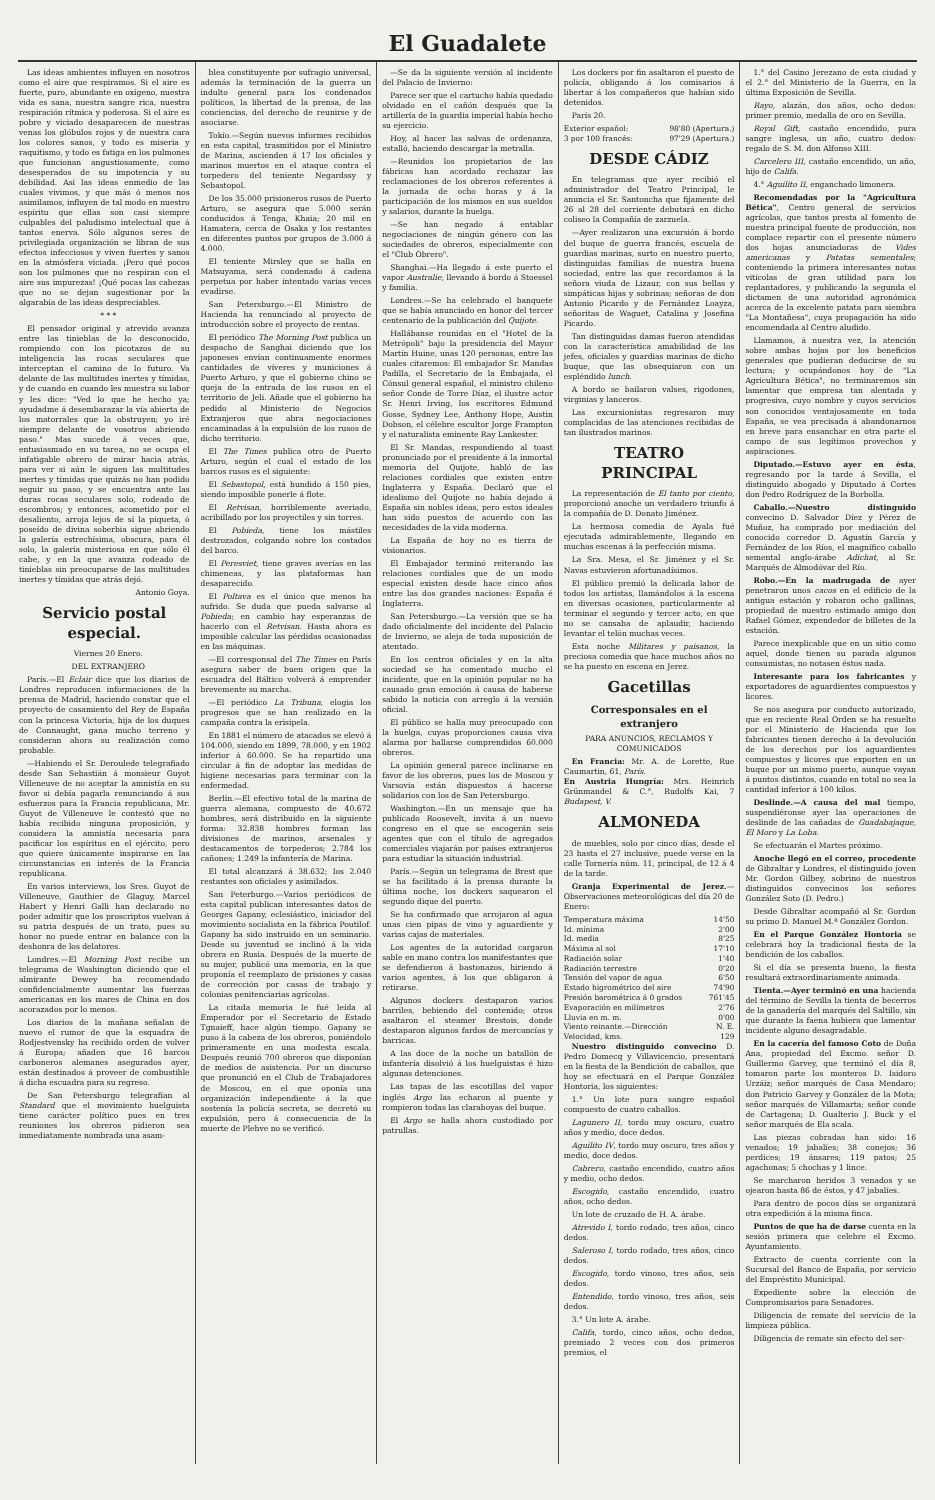El Guadalete
Las ideas ambientes influyen en nosotros como el aire que respiramos. Si el aire es fuerte, puro, abundante en oxígeno, nuestra vida es sana, nuestra sangre rica, nuestra respiración rítmica y poderosa. Si el aire es pobre y viciado desaparecen de nuestras venas los glóbulos rojos y de nuestra cara los colores sanos, y todo es miseria y raquitismo, y todo es fatiga en los pulmones que funcionan angustiosamente, como desesperados de su impotencia y su debilidad. Así las ideas enmedio de las cuales vivimos, y que más ó menos nos asimilamos, influyen de tal modo en nuestro espíritu que ellas son casi siempre culpables del paludismo intelectual que á tantos enerva. Sólo algunos seres de privilegiada organización se libran de sus efectos infecciosos y viven fuertes y sanos en la atmósfera viciada. ¡Pero qué pocos son los pulmones que no respiran con el aire sus impurezas! ¡Qué pocas las cabezas que no se dejan sugestionar por la algarabía de las ideas despreciables.
* * *
El pensador original y atrevido avanza entre las tinieblas de lo desconocido, rompiendo con los picotazos de su inteligencia las rocas seculares que interceptan el camino de lo futuro. Va delante de las multitudes inertes y tímidas, y de cuando en cuando les muestra su labor y les dice: "Ved lo que he hecho ya; ayudadme á desembarazar la vía abierta de los matorrales que la obstruyen; yo iré siempre delante de vosotros abriendo paso." Mas sucede á veces que, entusiasmado en su tarea, no se ocupa el infatigable obrero de mirar hacia atrás, para ver si aún le siguen las multitudes inertes y tímidas que quizás no han podido seguir su paso, y se encuentra ante las duras rocas seculares solo, rodeado de escombros; y entonces, acometido por el desaliento, arroja lejos de sí la piqueta, ó poseído de divina soberbia sigue abriendo la galería estrechísima, obscura, para él solo, la galería misteriosa en que sólo él cabe, y en la que avanza rodeado de tinieblas sin preocuparse de las multitudes inertes y tímidas que atrás dejó.
Antonio Goya.
Servicio postal especial.
Viernes 20 Enero.
DEL EXTRANJERO
París.—El Eclair dice que los diarios de Londres reproducen informaciones de la prensa de Madrid, haciendo constar que el proyecto de casamiento del Rey de España con la princesa Victoria, hija de los duques de Connaught, gana mucho terreno y consideran ahora su realización como probable.
—Habiendo el Sr. Deroulede telegrafiado desde San Sebastián á monsieur Guyot Villeneuve de no aceptar la amnistía en su favor si debía pagarla renunciando á sus esfuerzos para la Francia republicana, Mr. Guyot de Villeneuve le contestó que no había recibido ninguna proposición, y considera la amnistía necesaria para pacificar los espíritus en el ejército, pero que quiere únicamente inspirarse en las circunstancias en interés de la Francia republicana.
En varios interviews, los Sres. Guyot de Villeneuve, Gauthier de Glaguy, Marcel Habert y Henri Galli han declarado no poder admitir que los proscriptos vuelvan á su patria después de un trato, pues su honor no puede entrar en balance con la deshonra de los delatores.
Londres.—El Morning Post recibe un telegrama de Washington diciendo que el almirante Dewey ha recomendado confidencialmente aumentar las fuerzas americanas en los mares de China en dos acorazados por lo menos.
Los diarios de la mañana señalan de nuevo el rumor de que la esquadra de Rodjestvensky ha recibido orden de volver á Europa; añaden que 16 barcos carboneros alemanes asegurados ayer, están destinados á proveer de combustible á dicha escuadra para su regreso.
De San Petersburgo telegrafían al Standard que el movimiento huelguista tiene carácter político pues en tres reuniones los obreros pidieron sea inmediatamente nombrada una asam-
blea constituyente por sufragio universal, además la terminación de la guerra un indulto general para los condenados políticos, la libertad de la prensa, de las conciencias, del derecho de reunirse y de asociarse.
Tokío.—Según nuevos informes recibidos en esta capital, trasmitidos por el Ministro de Marina, ascienden á 17 los oficiales y marinos muertos en el ataque contra el torpedero del teniente Negardssy y Sebastopol.
De los 35.000 prisioneros rusos de Puerto Arturo, se asegura que 5.000 serán conducidos á Tenga, Khaia; 20 mil en Hamatera, cerca de Osaka y los restantes en diferentes puntos por grupos de 3.000 á 4.000.
El teniente Mirsley que se halla en Matsuyama, será condenado á cadena perpetua por haber intentado varias veces evadirse.
San Petersburgo.—El Ministro de Hacienda ha renunciado al proyecto de introducción sobre el proyecto de rentas.
El periódico The Morning Post publica un despacho de Sanghai diciendo que los japoneses envían continuamente enormes cantidades de víveres y municiones á Puerto Arturo, y que el gobierno chino se queja de la entrada de los rusos en el territorio de Jeli. Añade que el gobierno ha pedido al Ministerio de Negocios Extranjeros que abra negociaciones encaminadas á la expulsión de los rusos de dicho territorio.
El The Times publica otro de Puerto Arturo, según el cual el estado de los barcos rusos es el siguiente:
El Sebastopol, está hundido á 150 pies, siendo imposible ponerle á flote.
El Retvisan, horriblemente averiado, acribillado por los proyectiles y sin torres.
El Pobieda, tiene los mástiles destrozados, colgando sobre los costados del barco.
El Peresviet, tiene graves averías en las chimeneas, y las plataformas han desaparecido.
El Poltava es el único que menos ha sufrido. Se duda que pueda salvarse al Pobieda; en cambio hay esperanzas de hacerlo con el Retvisan. Hasta ahora es imposible calcular las pérdidas ocasionadas en las máquinas.
—El corresponsal del The Times en París asegura saber de buen origen que la escuadra del Báltico volverá á emprender brevemente su marcha.
—El periódico La Tribuna, elogia los progresos que se han realizado en la campaña contra la erisipela.
En 1881 el número de atacados se elevó á 104.000, siendo en 1899, 78.000, y en 1902 inferior á 60.000. Se ha repartido una circular á fin de adoptar las medidas de higiene necesarias para terminar con la enfermedad.
Berlín.—El efectivo total de la marina de guerra alemana, compuesto de 40.672 hombres, será distribuido en la siguiente forma: 32.838 hombres forman las divisiones de marinos, arsenales y destacamentos de torpederos; 2.784 los cañones; 1.249 la infantería de Marina.
El total alcanzará á 38.632; los 2.040 restantes son oficiales y asimilados.
San Peterburgo.—Varios periódicos de esta capital publican interesantes datos de Georges Gapany, eclesiástico, iniciador del movimiento socialista en la fábrica Poutilof. Gapany ha sido instruido en un seminario. Desde su juventud se inclinó á la vida obrera en Rusia. Después de la muerte de su mujer, publicó una memoria, en la que proponía el reemplazo de prisiones y casas de corrección por casas de trabajo y colonias penitenciarias agrícolas.
La citada memoria le fué leída al Emperador por el Secretario de Estado Tgnaieff, hace algún tiempo. Gapany se puso á la cabeza de los obreros, poniéndolo primeramente en una modesta escala. Después reunió 700 obreros que disponían de medios de asistencia. Por un discurso que pronunció en el Club de Trabajadores de Moscou, en el que oponía una organización independiente á la que sostenía la policía secreta, se decretó su expulsión, pero á consecuencia de la muerte de Plehve no se verificó.
—Se da la siguiente versión al incidente del Palacio de Invierno:
Parece ser que el cartucho había quedado olvidado en el cañón después que la artillería de la guardia imperial había hecho su ejercicio.
Hoy, al hacer las salvas de ordenanza, estalló, haciendo descargar la metralla.
—Reunidos los propietarios de las fábricas han acordado rechazar las reclamaciones de los obreros referentes á la jornada de ocho horas y á la participación de los mismos en sus sueldos y salarios, durante la huelga.
—Se han negado á entablar negociaciones de ningún género con las sociedades de obreros, especialmente con el "Club Obrero".
Shanghai.—Ha llegado á este puerto el vapor Australie, llevando á bordo á Stoessel y familia.
Londres.—Se ha celebrado el banquete que se había anunciado en honor del tercer centenario de la publicación del Quijote.
Hallábanse reunidas en el "Hotel de la Metrópoli" bajo la presidencia del Mayor Martín Huine, unas 120 personas, entre las cuales citaremos: El embajador Sr. Mandas Padilla, el Secretario de la Embajada, el Cónsul general español, el ministro chileno señor Conde de Torre Díaz, el ilustre actor Sr. Henri Irving, los escritores Edmund Gosse, Sydney Lee, Anthony Hope, Austin Dobson, el célebre escultor Jorge Frampton y el naturalista eminente Ray Lankester.
El Sr. Mandas, respondiendo al toast pronunciado por el presidente á la inmortal memoria del Quijote, habló de las relaciones cordiales que existen entre Inglaterra y España. Declaró que el idealismo del Quijote no había dejado á España sin nobles ideas, pero estos ideales han sido puestos de acuerdo con las necesidades de la vida moderna.
La España de hoy no es tierra de visionarios.
El Embajador terminó reiterando las relaciones cordiales que de un modo especial existen desde hace cinco años entre las dos grandes naciones: España é Inglaterra.
San Petersburgo.—La versión que se ha dado oficialmente del incidente del Palacio de Invierno, se aleja de toda suposición de atentado.
En los centros oficiales y en la alta sociedad se ha comentado mucho el incidente, que en la opinión popular no ha causado gran emoción á causa de haberse sabido la noticia con arreglo á la versión oficial.
El público se halla muy preocupado con la huelga, cuyas proporciones causa viva alarma por hallarse comprendidos 60.000 obreros.
La opinión general parece inclinarse en favor de los obreros, pues los de Moscou y Varsovia están dispuestos á hacerse solidarios con los de San Petersburgo.
Washington.—En un mensaje que ha publicado Roosevelt, invita á un nuevo congreso en el que se escogerán seis agentes que con el título de agregados comerciales viajarán por países extranjeros para estudiar la situación industrial.
París.—Según un telegrama de Brest que se ha facilitado á la prensa durante la última noche, los dockers saquearon el segundo dique del puerto.
Se ha confirmado que arrojaron al agua unas cien pipas de vino y aguardiente y varias cajas de materiales.
Los agentes de la autoridad cargaron sable en mano contra los manifestantes que se defendieron á bastonazos, hiriendo á varios agentes, á los que obligaron á retirarse.
Algunos dockers destaparon varios barriles, bebiendo del contenido; otros asaltaron el steamer Brestois, donde destaparon algunos fardos de mercancías y barricas.
A las doce de la noche un batallón de infantería disolvió á los huelguistas é hizo algunas detenciones.
Las tapas de las escotillas del vapor inglés Argo las echaron al puente y rompieron todas las claraboyas del buque.
El Argo se halla ahora custodiado por patrullas.
Los dockers por fin asaltaron el puesto de policía, obligando á los comisarios á libertar á los compañeros que habían sido detenidos.
París 20.
| Exterior español: | 98'80 (Apertura.) |
| 3 por 100 francés: | 97'29 (Apertura.) |
DESDE CÁDIZ
En telegramas que ayer recibió el administrador del Teatro Principal, le anuncia el Sr. Santoncha que fijamente del 26 al 28 del corriente debutará en dicho coliseo la Compañía de zarzuela.
—Ayer realizaron una excursión á bordo del buque de guerra francés, escuela de guardias marinas, surto en nuestro puerto, distinguidas familias de nuestra buena sociedad, entre las que recordamos á la señora viuda de Lizaur, con sus bellas y simpáticas hijas y sobrinas; señoras de don Antonio Picardo y de Fernández Loayza, señoritas de Waguet, Catalina y Josefina Picardo.
Tan distinguidas damas fueron atendidas con la característica amabilidad de los jefes, oficiales y guardias marinas de dicho buque, que las obsequiaron con un espléndido lunch.
A bordo se bailaron valses, rigodones, virginias y lanceros.
Las excursionistas regresaron muy complacidas de las atenciones recibidas de tan ilustrados marinos.
TEATRO PRINCIPAL
La representación de El tanto por ciento, proporcionó anoche un verdadero triunfo á la compañía de D. Donato Jiménez.
La hermosa comedia de Ayala fué ejecutada admirablemente, llegando en muchas escenas á la perfección misma.
La Sra. Mesa, el Sr. Jiménez y el Sr. Navas estuvieron afortunadísimos.
El público premió la delicada labor de todos los artistas, llamándolos á la escena en diversas ocasiones, particularmente al terminar el segundo y tercer acto, en que no se cansaba de aplaudir, haciendo levantar el telón muchas veces.
Esta noche Militares y paisanos, la preciosa comedia que hace muchos años no se ha puesto en escena en Jerez.
Gacetillas
Corresponsales en el extranjero
PARA ANUNCIOS, RECLAMOS Y COMUNICADOS
En Francia: Mr. A. de Lorette, Rue Caumartin, 61, París.
En Austria Hungría: Mrs. Heinrich Grünmandel & C.°, Rudolfs Kai, 7 Budapest, V.
ALMONEDA
de muebles, solo por cinco días, desde el 23 hasta el 27 inclusive, puede verse en la calle Tornería núm. 11, principal, de 12 á 4 de la tarde.
Granja Experimental de Jerez.—Observaciones meteorológicas del día 20 de Enero:
| Temperatura máxima | 14'50 |
| Id. mínima | 2'00 |
| Id. media | 8'25 |
| Máxima al sol | 17'10 |
| Radiación solar | 1'40 |
| Radiación terrestre | 0'20 |
| Tensión del vapor de agua | 6'50 |
| Estado higrométrico del aire | 74'90 |
| Presión barométrica á 0 grados | 761'45 |
| Evaporación en milímetros | 2'76 |
| Lluvia en m. m. | 0'00 |
| Viento reinante.—Dirección | N. E. |
| Velocidad, kms. | 129 |
Nuestro distinguido convecino D. Pedro Domecq y Villavicencio, presentará en la fiesta de la Bendición de caballos, que hoy se efectuará en el Parque González Hontoria, los siguientes:
1.° Un lote pura sangre español compuesto de cuatro caballos.
Lagunero II, tordo muy oscuro, cuatro años y medio, doce dedos.
Aguilito IV, tordo muy oscuro, tres años y medio, doce dedos.
Cabrero, castaño encendido, cuatro años y medio, ocho dedos.
Escogido, castaño encendido, cuatro años, ocho dedos.
Un lote de cruzado de H. A. árabe.
Atrevido I, tordo rodado, tres años, cinco dedos.
Saleroso I, tordo rodado, tres años, cinco dedos.
Escogido, tordo vinoso, tres años, seis dedos.
Entendido, tordo vinoso, tres años, seis dedos.
3.° Un lote A. árabe.
Califa, tordo, cinco años, ocho dedos, premiado 2 veces con dos primeros premios, el
1.° del Casino Jerezano de esta ciudad y el 2.° del Ministerio de la Guerra, en la última Exposición de Sevilla.
Rayo, alazán, dos años, ocho dedos: primer premio, medalla de oro en Sevilla.
Royal Gift, castaño encendido, pura sangre inglesa, un año, cuatro dedos: regalo de S. M. don Alfonso XIII.
Carcelero III, castaño encendido, un año, hijo de Califa.
4.° Aguilito II, enganchado limonera.
Recomendadas por la "Agricultura Bética", Centro general de servicios agrícolas, que tantos presta al fomento de nuestra principal fuente de producción, nos complace repartir con el presente número dos hojas anunciadoras de Vides americanas y Patatas sementales; conteniendo la primera interesantes notas vitícolas de gran utilidad para los replantadores, y publicando la segunda el dictamen de una autoridad agronómica acerca de la excelente patata para siembra "La Montañesa", cuya propagación ha sido encomendada al Centro aludido.
Llamamos, á nuestra vez, la atención sobre ambas hojas por los beneficios generales que pudieran deducirse de su lectura; y ocupándonos hoy de "La Agricultura Bética", no terminaremos sin lamentar que empresa tan alentada y progresiva, cuyo nombre y cuyos servicios son conocidos ventajosamente en toda España, se vea precisada á abandonarnos en breve para ensanchar en otra parte el campo de sus legítimos provechos y aspiraciones.
Diputado.—Estuvo ayer en ésta, regresando por la tarde á Sevilla, el distinguido abogado y Diputado á Cortes don Pedro Rodríguez de la Borbolla.
Caballo.—Nuestro distinguido convecino D. Salvador Díez y Pérez de Muñoz, ha comprado por mediación del conocido corredor D. Agustín García y Fernández de los Ríos, el magnífico caballo semental anglo-árabe Adichat, al Sr. Marqués de Almodóvar del Río.
Robo.—En la madrugada de ayer penetraron unos cacos en el edificio de la antigua estación y robaron ocho gallinas, propiedad de nuestro estimado amigo don Rafael Gómez, expendedor de billetes de la estación.
Parece inexplicable que en un sitio como aquel, donde tienen su parada algunos consumistas, no notasen éstos nada.
Interesante para los fabricantes y exportadores de aguardientes compuestos y licores.
Se nos asegura por conducto autorizado, que en reciente Real Orden se ha resuelto por el Ministerio de Hacienda que los fabricantes tienen derecho á la devolución de los derechos por los aguardientes compuestos y licores que exporten en un buque por un mismo puerto, aunque vayan á puntos distintos, cuando en total no sea la cantidad inferior á 100 kilos.
Deslinde.—A causa del mal tiempo, suspendiéronse ayer las operaciones de deslinde de las cañadas de Guadabajaque, El Moro y La Loba.
Se efectuarán el Martes próximo.
Anoche llegó en el correo, procedente de Gibraltar y Londres, el distinguido joven Mr. Gordon Gilbey, sobrino de nuestros distinguidos convecinos los señores González Soto (D. Pedro.)
Desde Gibraltar acompañó al Sr. Gordon su primo D. Manuel M.ª González Gordon.
En el Parque González Hontoria se celebrará hoy la tradicional fiesta de la bendición de los caballos.
Si el día se presenta bueno, la fiesta resultará extraordinariamente animada.
Tienta.—Ayer terminó en una hacienda del término de Sevilla la tienta de becerros de la ganadería del marqués del Saltillo, sin que durante la faena hubiera que lamentar incidente alguno desagradable.
En la cacería del famoso Coto de Doña Ana, propiedad del Excmo. señor D. Guillermo Garvey, que terminó el día 8, tomaron parte los monteros D. Isidoro Urzáiz; señor marqués de Casa Mendaro; don Patricio Garvey y González de la Mota; señor marqués de Villamarta; señor conde de Cartagena; D. Gualterio J. Buck y el señor marqués de Ela scala.
Las piezas cobradas han sido: 16 venados; 19 jabalíes; 38 conejos; 36 perdices; 19 ánsares; 119 patos; 25 agachonas; 5 chochas y 1 lince.
Se marcharon heridos 3 venados y se ojearon hasta 86 de éstos, y 47 jabalíes.
Para dentro de pocos días se organizará otra expedición á la misma finca.
Puntos de que ha de darse cuenta en la sesión primera que celebre el Excmo. Ayuntamiento.
Extracto de cuenta corriente con la Sucursal del Banco de España, por servicio del Empréstito Municipal.
Expediente sobre la elección de Compromisarios para Senadores.
Diligencia de remate del servicio de la limpieza pública.
Diligencia de remate sin efecto del ser-